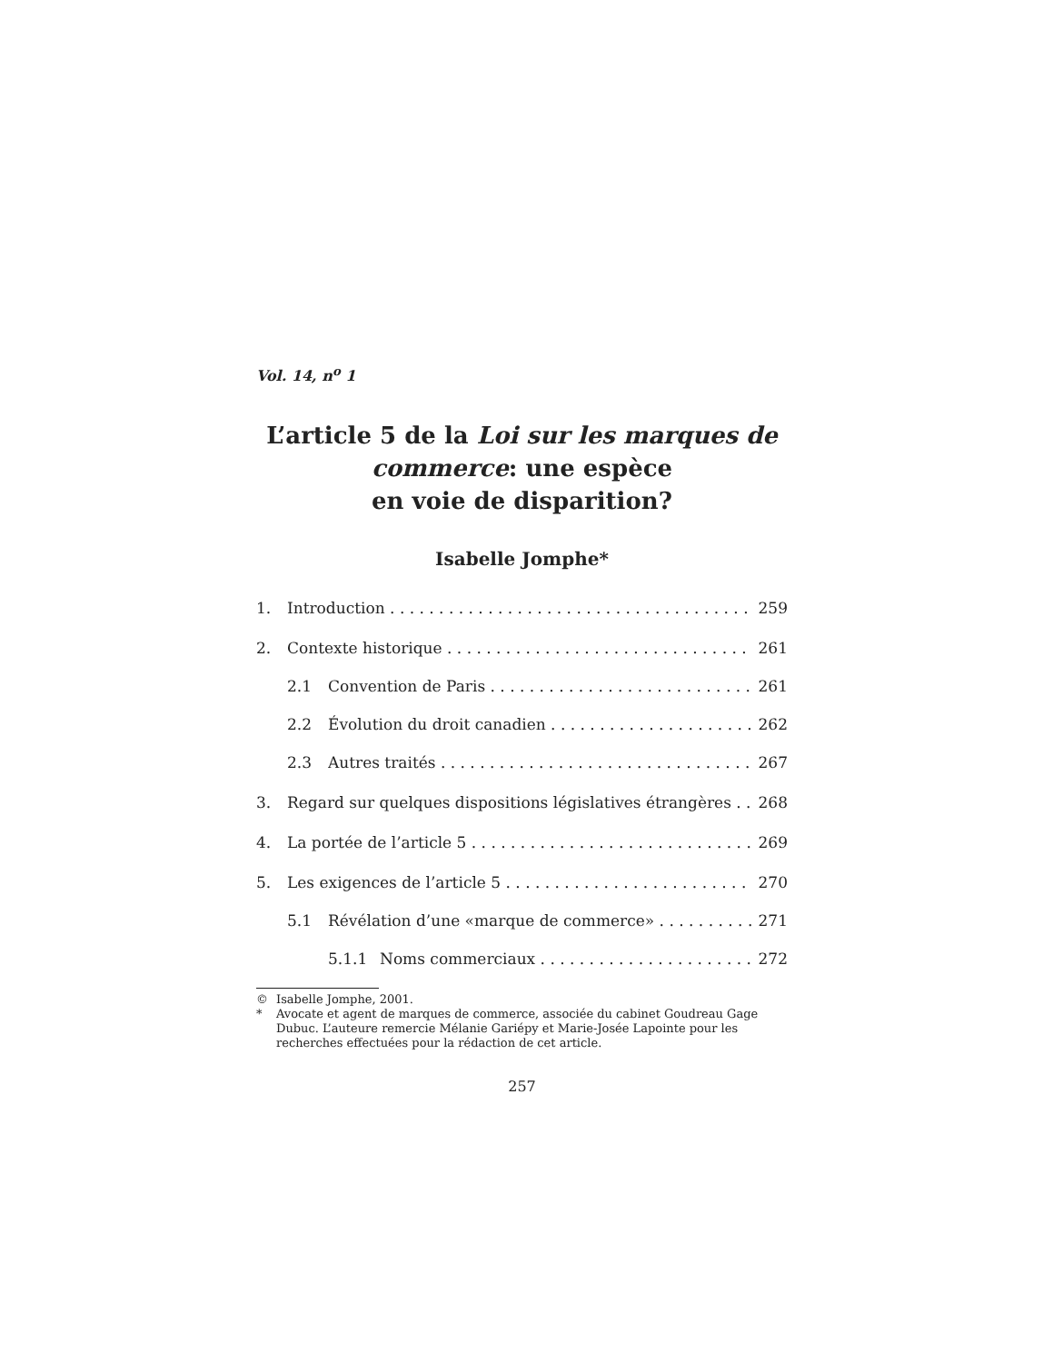Vol. 14, n<sup>o</sup> 1
L’article 5 de la Loi sur les marques de commerce: une espèce
en voie de disparition?
Isabelle Jomphe*
1. Introduction 259
2. Contexte historique 261
2.1 Convention de Paris 261
2.2 Évolution du droit canadien 262
2.3 Autres traités 267
3. Regard sur quelques dispositions législatives étrangères 268
4. La portée de l’article 5 269
5. Les exigences de l’article 5 270
5.1 Révélation d’une «marque de commerce» 271
5.1.1 Noms commerciaux 272
© Isabelle Jomphe, 2001.
* Avocate et agent de marques de commerce, associée du cabinet Goudreau Gage Dubuc. L’auteure remercie Mélanie Gariépy et Marie-Josée Lapointe pour les recherches effectuées pour la rédaction de cet article.
257